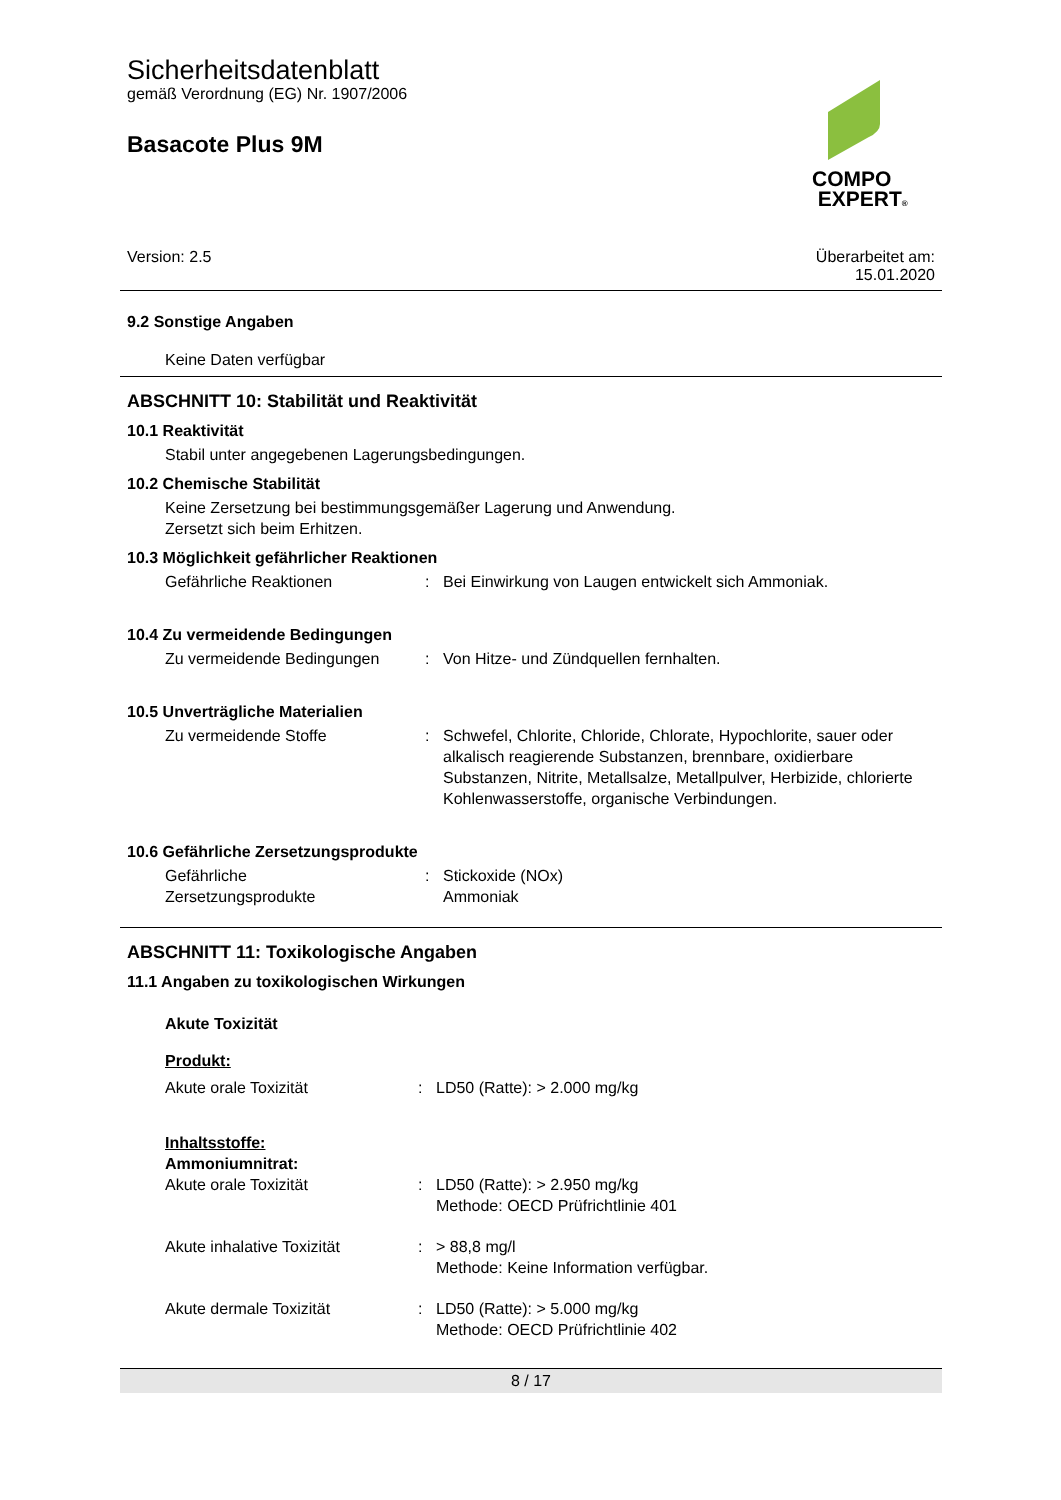Sicherheitsdatenblatt
gemäß Verordnung (EG) Nr. 1907/2006
Basacote Plus 9M
COMPO
EXPERT®
Version: 2.5 Überarbeitet am:
15.01.2020
9.2 Sonstige Angaben
Keine Daten verfügbar
ABSCHNITT 10: Stabilität und Reaktivität
10.1 Reaktivität
Stabil unter angegebenen Lagerungsbedingungen.
10.2 Chemische Stabilität
Keine Zersetzung bei bestimmungsgemäßer Lagerung und Anwendung.
Zersetzt sich beim Erhitzen.
10.3 Möglichkeit gefährlicher Reaktionen
Gefährliche Reaktionen: Bei Einwirkung von Laugen entwickelt sich Ammoniak.
10.4 Zu vermeidende Bedingungen
Zu vermeidende Bedingungen: Von Hitze- und Zündquellen fernhalten.
10.5 Unverträgliche Materialien
Zu vermeidende Stoffe: Schwefel, Chlorite, Chloride, Chlorate, Hypochlorite, sauer oder alkalisch reagierende Substanzen, brennbare, oxidierbare Substanzen, Nitrite, Metallsalze, Metallpulver, Herbizide, chlorierte Kohlenwasserstoffe, organische Verbindungen.
10.6 Gefährliche Zersetzungsprodukte
Gefährliche
Zersetzungsprodukte: Stickoxide (NOx)
Ammoniak
ABSCHNITT 11: Toxikologische Angaben
11.1 Angaben zu toxikologischen Wirkungen
Akute Toxizität
Produkt:
Akute orale Toxizität: LD50 (Ratte): > 2.000 mg/kg
Inhaltsstoffe:
Ammoniumnitrat:
Akute orale Toxizität: LD50 (Ratte): > 2.950 mg/kg
Methode: OECD Prüfrichtlinie 401
Akute inhalative Toxizität: > 88,8 mg/l
Methode: Keine Information verfügbar.
Akute dermale Toxizität: LD50 (Ratte): > 5.000 mg/kg
Methode: OECD Prüfrichtlinie 402
8 / 17